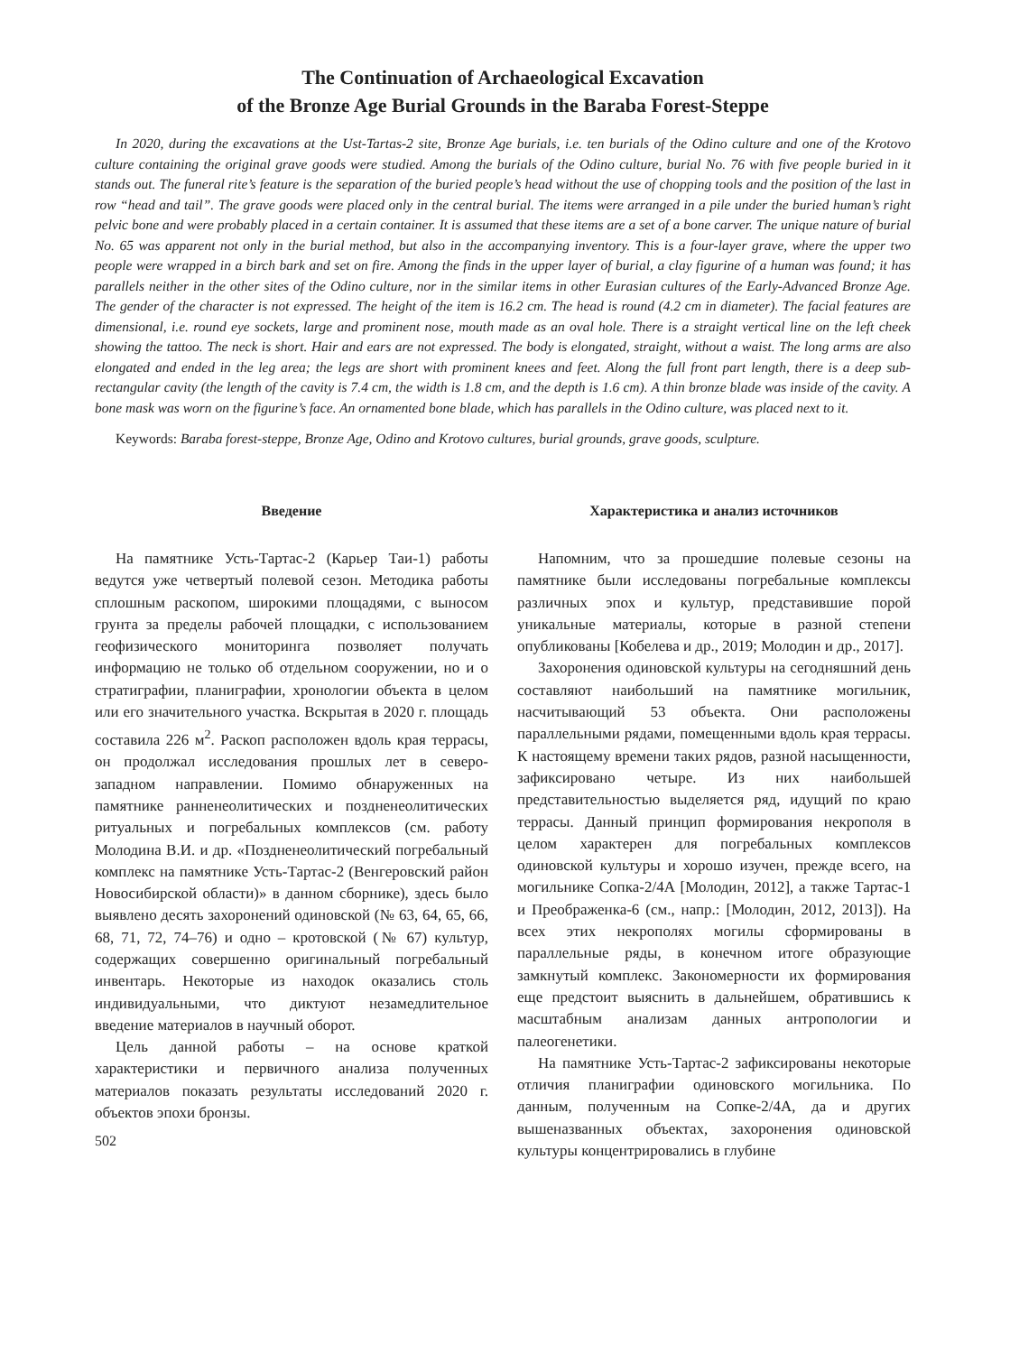The Continuation of Archaeological Excavation
of the Bronze Age Burial Grounds in the Baraba Forest-Steppe
In 2020, during the excavations at the Ust-Tartas-2 site, Bronze Age burials, i.e. ten burials of the Odino culture and one of the Krotovo culture containing the original grave goods were studied. Among the burials of the Odino culture, burial No. 76 with five people buried in it stands out. The funeral rite’s feature is the separation of the buried people’s head without the use of chopping tools and the position of the last in row “head and tail”. The grave goods were placed only in the central burial. The items were arranged in a pile under the buried human’s right pelvic bone and were probably placed in a certain container. It is assumed that these items are a set of a bone carver. The unique nature of burial No. 65 was apparent not only in the burial method, but also in the accompanying inventory. This is a four-layer grave, where the upper two people were wrapped in a birch bark and set on fire. Among the finds in the upper layer of burial, a clay figurine of a human was found; it has parallels neither in the other sites of the Odino culture, nor in the similar items in other Eurasian cultures of the Early-Advanced Bronze Age. The gender of the character is not expressed. The height of the item is 16.2 cm. The head is round (4.2 cm in diameter). The facial features are dimensional, i.e. round eye sockets, large and prominent nose, mouth made as an oval hole. There is a straight vertical line on the left cheek showing the tattoo. The neck is short. Hair and ears are not expressed. The body is elongated, straight, without a waist. The long arms are also elongated and ended in the leg area; the legs are short with prominent knees and feet. Along the full front part length, there is a deep sub-rectangular cavity (the length of the cavity is 7.4 cm, the width is 1.8 cm, and the depth is 1.6 cm). A thin bronze blade was inside of the cavity. A bone mask was worn on the figurine’s face. An ornamented bone blade, which has parallels in the Odino culture, was placed next to it.
Keywords: Baraba forest-steppe, Bronze Age, Odino and Krotovo cultures, burial grounds, grave goods, sculpture.
Введение
На памятнике Усть-Тартас-2 (Карьер Таи-1) работы ведутся уже четвертый полевой сезон. Методика работы сплошным раскопом, широкими площадями, с выносом грунта за пределы рабочей площадки, с использованием геофизического мониторинга позволяет получать информацию не только об отдельном сооружении, но и о стратиграфии, планиграфии, хронологии объекта в целом или его значительного участка. Вскрытая в 2020 г. площадь составила 226 м<sup>2</sup>. Раскоп расположен вдоль края террасы, он продолжал исследования прошлых лет в северо-западном направлении. Помимо обнаруженных на памятнике ранненеолитических и поздненеолитических ритуальных и погребальных комплексов (см. работу Молодина В.И. и др. «Поздненеолитический погребальный комплекс на памятнике Усть-Тартас-2 (Венгеровский район Новосибирской области)» в данном сборнике), здесь было выявлено десять захоронений одиновской (№ 63, 64, 65, 66, 68, 71, 72, 74–76) и одно – кротовской (№ 67) культур, содержащих совершенно оригинальный погребальный инвентарь. Некоторые из находок оказались столь индивидуальными, что диктуют незамедлительное введение материалов в научный оборот.
Цель данной работы – на основе краткой характеристики и первичного анализа полученных материалов показать результаты исследований 2020 г. объектов эпохи бронзы.
502
Характеристика и анализ источников
Напомним, что за прошедшие полевые сезоны на памятнике были исследованы погребальные комплексы различных эпох и культур, представившие порой уникальные материалы, которые в разной степени опубликованы [Кобелева и др., 2019; Молодин и др., 2017].
Захоронения одиновской культуры на сегодняшний день составляют наибольший на памятнике могильник, насчитывающий 53 объекта. Они расположены параллельными рядами, помещенными вдоль края террасы. К настоящему времени таких рядов, разной насыщенности, зафиксировано четыре. Из них наибольшей представительностью выделяется ряд, идущий по краю террасы. Данный принцип формирования некрополя в целом характерен для погребальных комплексов одиновской культуры и хорошо изучен, прежде всего, на могильнике Сопка-2/4А [Молодин, 2012], а также Тартас-1 и Преображенка-6 (см., напр.: [Молодин, 2012, 2013]). На всех этих некрополях могилы сформированы в параллельные ряды, в конечном итоге образующие замкнутый комплекс. Закономерности их формирования еще предстоит выяснить в дальнейшем, обратившись к масштабным анализам данных антропологии и палеогенетики.
На памятнике Усть-Тартас-2 зафиксированы некоторые отличия планиграфии одиновского могильника. По данным, полученным на Сопке-2/4А, да и других вышеназванных объектах, захоронения одиновской культуры концентрировались в глубине